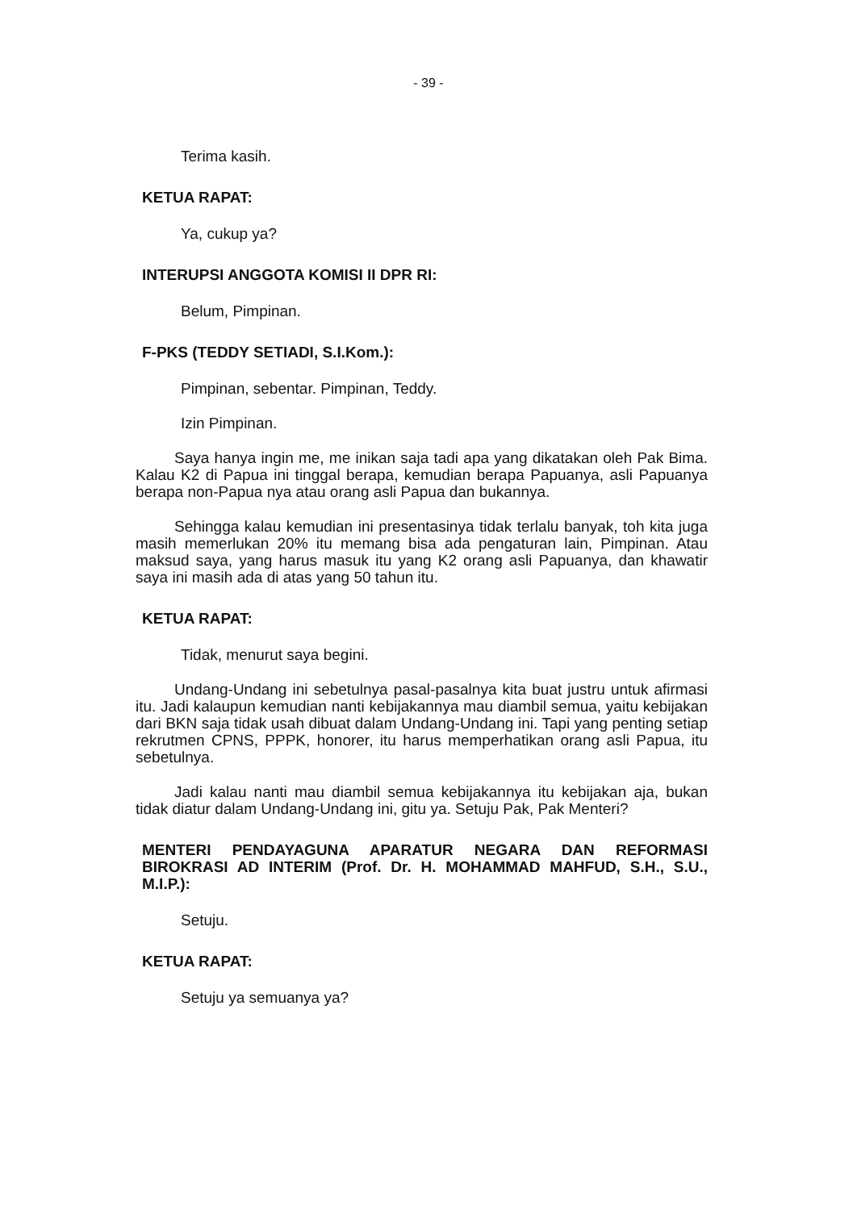- 39 -
Terima kasih.
KETUA RAPAT:
Ya, cukup ya?
INTERUPSI ANGGOTA KOMISI II DPR RI:
Belum, Pimpinan.
F-PKS (TEDDY SETIADI, S.I.Kom.):
Pimpinan, sebentar. Pimpinan, Teddy.
Izin Pimpinan.
Saya hanya ingin me, me inikan saja tadi apa yang dikatakan oleh Pak Bima. Kalau K2 di Papua ini tinggal berapa, kemudian berapa Papuanya, asli Papuanya berapa non-Papua nya atau orang asli Papua dan bukannya.
Sehingga kalau kemudian ini presentasinya tidak terlalu banyak, toh kita juga masih memerlukan 20% itu memang bisa ada pengaturan lain, Pimpinan. Atau maksud saya, yang harus masuk itu yang K2 orang asli Papuanya, dan khawatir saya ini masih ada di atas yang 50 tahun itu.
KETUA RAPAT:
Tidak, menurut saya begini.
Undang-Undang ini sebetulnya pasal-pasalnya kita buat justru untuk afirmasi itu. Jadi kalaupun kemudian nanti kebijakannya mau diambil semua, yaitu kebijakan dari BKN saja tidak usah dibuat dalam Undang-Undang ini. Tapi yang penting setiap rekrutmen CPNS, PPPK, honorer, itu harus memperhatikan orang asli Papua, itu sebetulnya.
Jadi kalau nanti mau diambil semua kebijakannya itu kebijakan aja, bukan tidak diatur dalam Undang-Undang ini, gitu ya. Setuju Pak, Pak Menteri?
MENTERI PENDAYAGUNA APARATUR NEGARA DAN REFORMASI BIROKRASI AD INTERIM (Prof. Dr. H. MOHAMMAD MAHFUD, S.H., S.U., M.I.P.):
Setuju.
KETUA RAPAT:
Setuju ya semuanya ya?